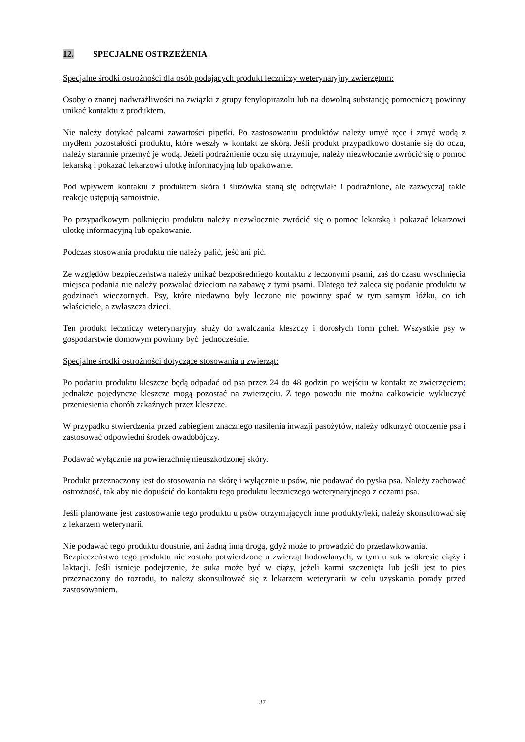12. SPECJALNE OSTRZEŻENIA
Specjalne środki ostrożności dla osób podających produkt leczniczy weterynaryjny zwierzętom:
Osoby o znanej nadwrażliwości na związki z grupy fenylopirazolu lub na dowolną substancję pomocniczą powinny unikać kontaktu z produktem.
Nie należy dotykać palcami zawartości pipetki. Po zastosowaniu produktów należy umyć ręce i zmyć wodą z mydłem pozostałości produktu, które weszły w kontakt ze skórą. Jeśli produkt przypadkowo dostanie się do oczu, należy starannie przemyć je wodą. Jeżeli podrażnienie oczu się utrzymuje, należy niezwłocznie zwrócić się o pomoc lekarską i pokazać lekarzowi ulotkę informacyjną lub opakowanie.
Pod wpływem kontaktu z produktem skóra i śluzówka staną się odrętwiałe i podrażnione, ale zazwyczaj takie reakcje ustępują samoistnie.
Po przypadkowym połknięciu produktu należy niezwłocznie zwrócić się o pomoc lekarską i pokazać lekarzowi ulotkę informacyjną lub opakowanie.
Podczas stosowania produktu nie należy palić, jeść ani pić.
Ze względów bezpieczeństwa należy unikać bezpośredniego kontaktu z leczonymi psami, zaś do czasu wyschnięcia miejsca podania nie należy pozwalać dzieciom na zabawę z tymi psami. Dlatego też zaleca się podanie produktu w godzinach wieczornych. Psy, które niedawno były leczone nie powinny spać w tym samym łóżku, co ich właściciele, a zwłaszcza dzieci.
Ten produkt leczniczy weterynaryjny służy do zwalczania kleszczy i dorosłych form pcheł. Wszystkie psy w gospodarstwie domowym powinny być jednocześnie.
Specjalne środki ostrożności dotyczące stosowania u zwierząt:
Po podaniu produktu kleszcze będą odpadać od psa przez 24 do 48 godzin po wejściu w kontakt ze zwierzęciem; jednakże pojedyncze kleszcze mogą pozostać na zwierzęciu. Z tego powodu nie można całkowicie wykluczyć przeniesienia chorób zakaźnych przez kleszcze.
W przypadku stwierdzenia przed zabiegiem znacznego nasilenia inwazji pasożytów, należy odkurzyć otoczenie psa i zastosować odpowiedni środek owadobójczy.
Podawać wyłącznie na powierzchnię nieuszkodzonej skóry.
Produkt przeznaczony jest do stosowania na skórę i wyłącznie u psów, nie podawać do pyska psa. Należy zachować ostrożność, tak aby nie dopuścić do kontaktu tego produktu leczniczego weterynaryjnego z oczami psa.
Jeśli planowane jest zastosowanie tego produktu u psów otrzymujących inne produkty/leki, należy skonsultować się z lekarzem weterynarii.
Nie podawać tego produktu doustnie, ani żadną inną drogą, gdyż może to prowadzić do przedawkowania.
Bezpieczeństwo tego produktu nie zostało potwierdzone u zwierząt hodowlanych, w tym u suk w okresie ciąży i laktacji. Jeśli istnieje podejrzenie, że suka może być w ciąży, jeżeli karmi szczenięta lub jeśli jest to pies przeznaczony do rozrodu, to należy skonsultować się z lekarzem weterynarii w celu uzyskania porady przed zastosowaniem.
37